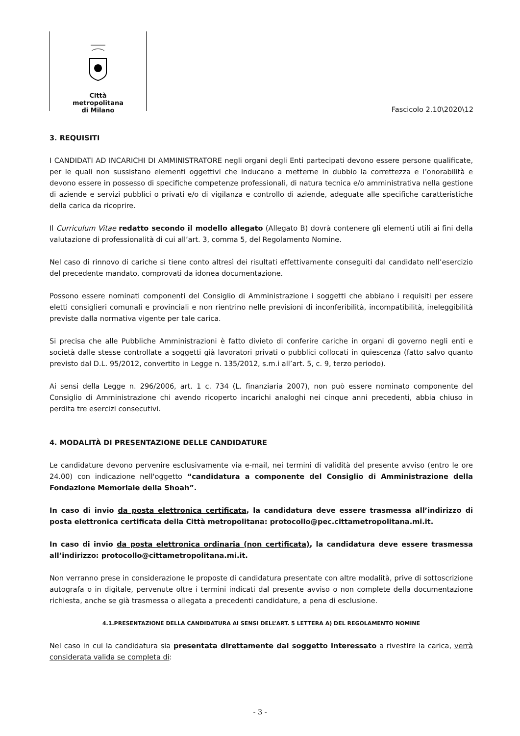Città
metropolitana
di Milano
Fascicolo 2.10\2020\12
3. REQUISITI
I CANDIDATI AD INCARICHI DI AMMINISTRATORE negli organi degli Enti partecipati devono essere persone qualificate, per le quali non sussistano elementi oggettivi che inducano a metterne in dubbio la correttezza e l’onorabilità e devono essere in possesso di specifiche competenze professionali, di natura tecnica e/o amministrativa nella gestione di aziende e servizi pubblici o privati e/o di vigilanza e controllo di aziende, adeguate alle specifiche caratteristiche della carica da ricoprire.
Il Curriculum Vitae redatto secondo il modello allegato (Allegato B) dovrà contenere gli elementi utili ai fini della valutazione di professionalità di cui all’art. 3, comma 5, del Regolamento Nomine.
Nel caso di rinnovo di cariche si tiene conto altresì dei risultati effettivamente conseguiti dal candidato nell’esercizio del precedente mandato, comprovati da idonea documentazione.
Possono essere nominati componenti del Consiglio di Amministrazione i soggetti che abbiano i requisiti per essere eletti consiglieri comunali e provinciali e non rientrino nelle previsioni di inconferibilità, incompatibilità, ineleggibilità previste dalla normativa vigente per tale carica.
Si precisa che alle Pubbliche Amministrazioni è fatto divieto di conferire cariche in organi di governo negli enti e società dalle stesse controllate a soggetti già lavoratori privati o pubblici collocati in quiescenza (fatto salvo quanto previsto dal D.L. 95/2012, convertito in Legge n. 135/2012, s.m.i all’art. 5, c. 9, terzo periodo).
Ai sensi della Legge n. 296/2006, art. 1 c. 734 (L. finanziaria 2007), non può essere nominato componente del Consiglio di Amministrazione chi avendo ricoperto incarichi analoghi nei cinque anni precedenti, abbia chiuso in perdita tre esercizi consecutivi.
4. MODALITÀ DI PRESENTAZIONE DELLE CANDIDATURE
Le candidature devono pervenire esclusivamente via e-mail, nei termini di validità del presente avviso (entro le ore 24.00) con indicazione nell'oggetto “candidatura a componente del Consiglio di Amministrazione della Fondazione Memoriale della Shoah”.
In caso di invio da posta elettronica certificata, la candidatura deve essere trasmessa all’indirizzo di posta elettronica certificata della Città metropolitana: protocollo@pec.cittametropolitana.mi.it.
In caso di invio da posta elettronica ordinaria (non certificata), la candidatura deve essere trasmessa all’indirizzo: protocollo@cittametropolitana.mi.it.
Non verranno prese in considerazione le proposte di candidatura presentate con altre modalità, prive di sottoscrizione autografa o in digitale, pervenute oltre i termini indicati dal presente avviso o non complete della documentazione richiesta, anche se già trasmessa o allegata a precedenti candidature, a pena di esclusione.
4.1.PRESENTAZIONE DELLA CANDIDATURA AI SENSI DELL’ART. 5 LETTERA A) DEL REGOLAMENTO NOMINE
Nel caso in cui la candidatura sia presentata direttamente dal soggetto interessato a rivestire la carica, verrà considerata valida se completa di:
- 3 -